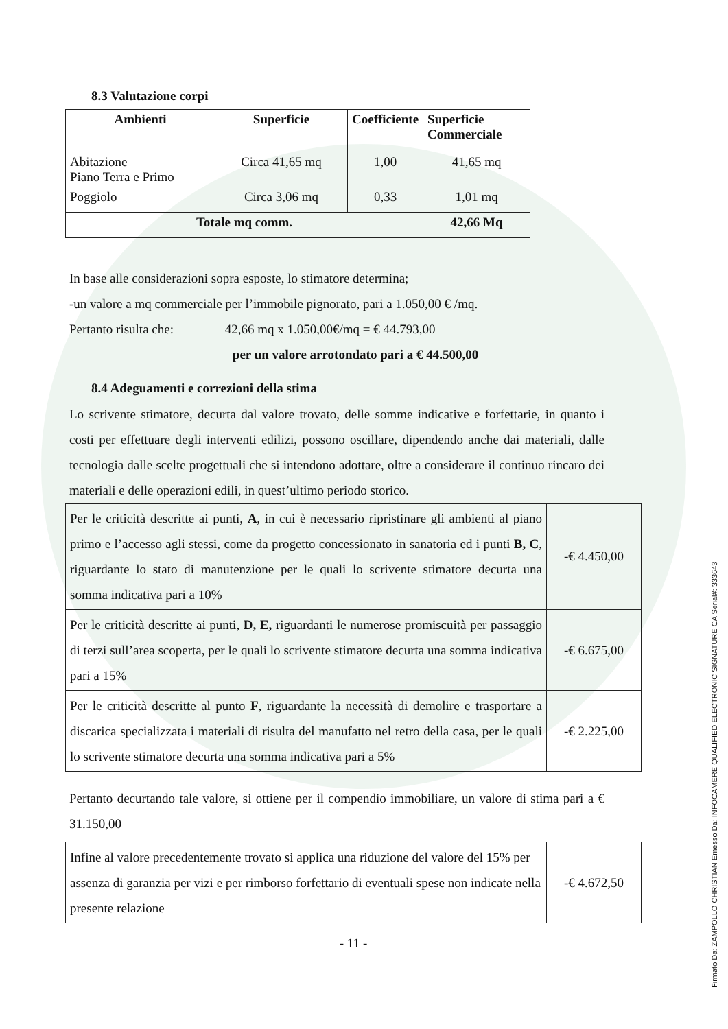8.3 Valutazione corpi
| Ambienti | Superficie | Coefficiente | Superficie Commerciale |
| --- | --- | --- | --- |
| Abitazione Piano Terra e Primo | Circa 41,65 mq | 1,00 | 41,65 mq |
| Poggiolo | Circa 3,06 mq | 0,33 | 1,01 mq |
| Totale mq comm. | | | 42,66 Mq |
In base alle considerazioni sopra esposte, lo stimatore determina;
-un valore a mq commerciale per l’immobile pignorato, pari a 1.050,00 € /mq.
Pertanto risulta che: 42,66 mq x 1.050,00€/mq = € 44.793,00
per un valore arrotondato pari a € 44.500,00
8.4 Adeguamenti e correzioni della stima
Lo scrivente stimatore, decurta dal valore trovato, delle somme indicative e forfettarie, in quanto i costi per effettuare degli interventi edilizi, possono oscillare, dipendendo anche dai materiali, dalle tecnologia dalle scelte progettuali che si intendono adottare, oltre a considerare il continuo rincaro dei materiali e delle operazioni edili, in quest’ultimo periodo storico.
| Per le criticità descritte ai punti, A , in cui è necessario ripristinare gli ambienti al piano primo e l’accesso agli stessi, come da progetto concessionato in sanatoria ed i punti B, C , riguardante lo stato di manutenzione per le quali lo scrivente stimatore decurta una somma indicativa pari a 10% | -€ 4.450,00 |
| Per le criticità descritte ai punti, D, E, riguardanti le numerose promiscuità per passaggio di terzi sull’area scoperta, per le quali lo scrivente stimatore decurta una somma indicativa pari a 15% | -€ 6.675,00 |
| Per le criticità descritte al punto F , riguardante la necessità di demolire e trasportare a discarica specializzata i materiali di risulta del manufatto nel retro della casa, per le quali lo scrivente stimatore decurta una somma indicativa pari a 5% | -€ 2.225,00 |
Pertanto decurtando tale valore, si ottiene per il compendio immobiliare, un valore di stima pari a € 31.150,00
| Infine al valore precedentemente trovato si applica una riduzione del valore del 15% per assenza di garanzia per vizi e per rimborso forfettario di eventuali spese non indicate nella presente relazione | -€ 4.672,50 |
- 11 -
Firmato Da: ZAMPOLLO CHRISTIAN Emesso Da: INFOCAMERE QUALIFIED ELECTRONIC SIGNATURE CA Serial#: 333643